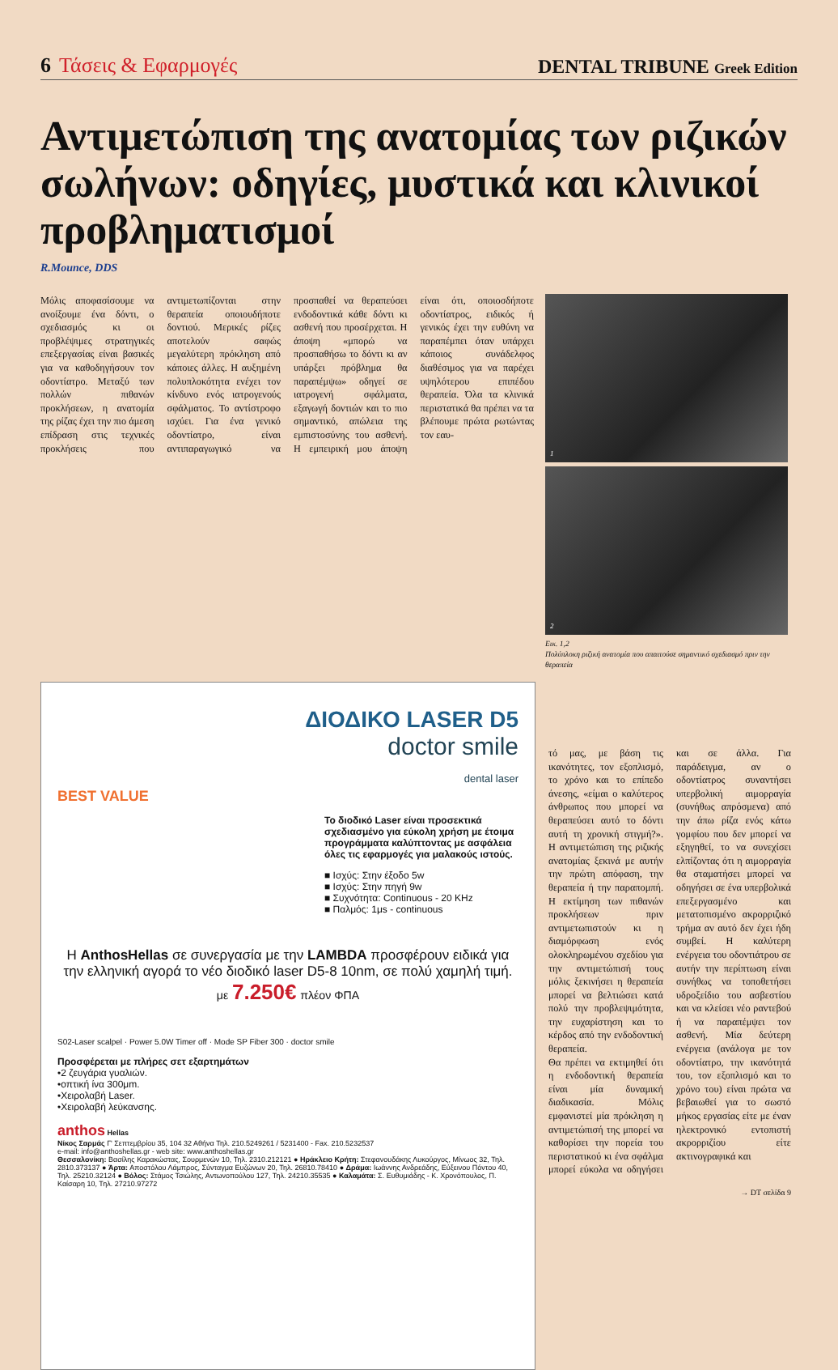6 Τάσεις & Εφαρμογές
DENTAL TRIBUNE Greek Edition
Αντιμετώπιση της ανατομίας των ριζικών σωλήνων: οδηγίες, μυστικά και κλινικοί προβληματισμοί
R.Mounce, DDS
Μόλις αποφασίσουμε να ανοίξουμε ένα δόντι, ο σχεδιασμός κι οι προβλέψιμες στρατηγικές επεξεργασίας είναι βασικές για να καθοδηγήσουν τον οδοντίατρο. Μεταξύ των πολλών πιθανών προκλήσεων, η ανατομία της ρίζας έχει την πιο άμεση επίδραση στις τεχνικές προκλήσεις που αντιμετωπίζονται στην θεραπεία οποιουδήποτε δοντιού. Μερικές ρίζες αποτελούν σαφώς μεγαλύτερη πρόκληση από κάποιες άλλες. Η αυξημένη πολυπλοκότητα ενέχει τον κίνδυνο ενός ιατρογενούς σφάλματος. Το αντίστροφο ισχύει. Για ένα γενικό οδοντίατρο, είναι αντιπαραγωγικό να προσπαθεί να θεραπεύσει ενδοδοντικά κάθε δόντι κι ασθενή που προσέρχεται. Η άποψη «μπορώ να προσπαθήσω το δόντι κι αν υπάρξει πρόβλημα θα παραπέμψω» οδηγεί σε ιατρογενή σφάλματα, εξαγωγή δοντιών και το πιο σημαντικό, απώλεια της εμπιστοσύνης του ασθενή. Η εμπειρική μου άποψη είναι ότι, οποιοσδήποτε οδοντίατρος, ειδικός ή γενικός έχει την ευθύνη να παραπέμπει όταν υπάρχει κάποιος συνάδελφος διαθέσιμος για να παρέχει υψηλότερου επιπέδου θεραπεία. Όλα τα κλινικά περιστατικά θα πρέπει να τα βλέπουμε πρώτα ρωτώντας τον εαυ-
1
2
Εικ. 1,2
Πολύπλοκη ριζική ανατομία που απαιτούσε σημαντικό σχεδιασμό πριν την θεραπεία
ΔΙΟΔΙΚΟ LASER D5
doctor smile
dental laser
BEST VALUE
Το διοδικό Laser είναι προσεκτικά σχεδιασμένο για εύκολη χρήση με έτοιμα προγράμματα καλύπτοντας με ασφάλεια όλες τις εφαρμογές για μαλακούς ιστούς.
■ Ισχύς: Στην έξοδο 5w
■ Ισχύς: Στην πηγή 9w
■ Συχνότητα: Continuous - 20 KHz
■ Παλμός: 1μs - continuous
Η AnthosHellas σε συνεργασία με την LAMBDA προσφέρουν ειδικά για την ελληνική αγορά το νέο διοδικό laser D5-8 10nm, σε πολύ χαμηλή τιμή.
με 7.250€ πλέον ΦΠΑ
S02-Laser scalpel · Power 5.0W Timer off · Mode SP Fiber 300 · doctor smile
Προσφέρεται με πλήρες σετ εξαρτημάτων
•2 ζευγάρια γυαλιών.
•οπτική ίνα 300μm.
•Χειρολαβή Laser.
•Χειρολαβή λεύκανσης.
anthos Hellas
Νίκος Σαρμάς Γ' Σεπτεμβρίου 35, 104 32 Αθήνα Τηλ. 210.5249261 / 5231400 - Fax. 210.5232537
e-mail: info@anthoshellas.gr - web site: www.anthoshellas.gr
Θεσσαλονίκη: Βασίλης Καρακώστας, Σουρμενών 10, Τηλ. 2310.212121 ● Ηράκλειο Κρήτη: Στεφανουδάκης Λυκούργος, Μίνωος 32, Τηλ. 2810.373137 ● Άρτα: Αποστόλου Λάμπρος, Σύνταγμα Ευζώνων 20, Τηλ. 26810.78410 ● Δράμα: Ιωάννης Ανδρεάδης, Εύξεινου Πόντου 40, Τηλ. 25210.32124 ● Βόλος: Στάμος Τσιώλης, Αντωνοπούλου 127, Τηλ. 24210.35535 ● Καλαμάτα: Σ. Ευθυμιάδης - Κ. Χρονόπουλος, Π. Καίσαρη 10, Τηλ. 27210.97272
τό μας, με βάση τις ικανότητες, τον εξοπλισμό, το χρόνο και το επίπεδο άνεσης, «είμαι ο καλύτερος άνθρωπος που μπορεί να θεραπεύσει αυτό το δόντι αυτή τη χρονική στιγμή?». Η αντιμετώπιση της ριζικής ανατομίας ξεκινά με αυτήν την πρώτη απόφαση, την θεραπεία ή την παραπομπή. Η εκτίμηση των πιθανών προκλήσεων πριν αντιμετωπιστούν κι η διαμόρφωση ενός ολοκληρωμένου σχεδίου για την αντιμετώπισή τους μόλις ξεκινήσει η θεραπεία μπορεί να βελτιώσει κατά πολύ την προβλεψιμότητα, την ευχαρίστηση και το κέρδος από την ενδοδοντική θεραπεία.
Θα πρέπει να εκτιμηθεί ότι η ενδοδοντική θεραπεία είναι μία δυναμική διαδικασία. Μόλις εμφανιστεί μία πρόκληση η αντιμετώπισή της μπορεί να καθορίσει την πορεία του περιστατικού κι ένα σφάλμα μπορεί εύκολα να οδηγήσει και σε άλλα. Για παράδειγμα, αν ο οδοντίατρος συναντήσει υπερβολική αιμορραγία (συνήθως απρόσμενα) από την άπω ρίζα ενός κάτω γομφίου που δεν μπορεί να εξηγηθεί, το να συνεχίσει ελπίζοντας ότι η αιμορραγία θα σταματήσει μπορεί να οδηγήσει σε ένα υπερβολικά επεξεργασμένο και μετατοπισμένο ακρορριζικό τρήμα αν αυτό δεν έχει ήδη συμβεί. Η καλύτερη ενέργεια του οδοντιάτρου σε αυτήν την περίπτωση είναι συνήθως να τοποθετήσει υδροξείδιο του ασβεστίου και να κλείσει νέο ραντεβού ή να παραπέμψει τον ασθενή. Μία δεύτερη ενέργεια (ανάλογα με τον οδοντίατρο, την ικανότητά του, τον εξοπλισμό και το χρόνο του) είναι πρώτα να βεβαιωθεί για το σωστό μήκος εργασίας είτε με έναν ηλεκτρονικό εντοπιστή ακρορριζίου είτε ακτινογραφικά και
→ DT σελίδα 9